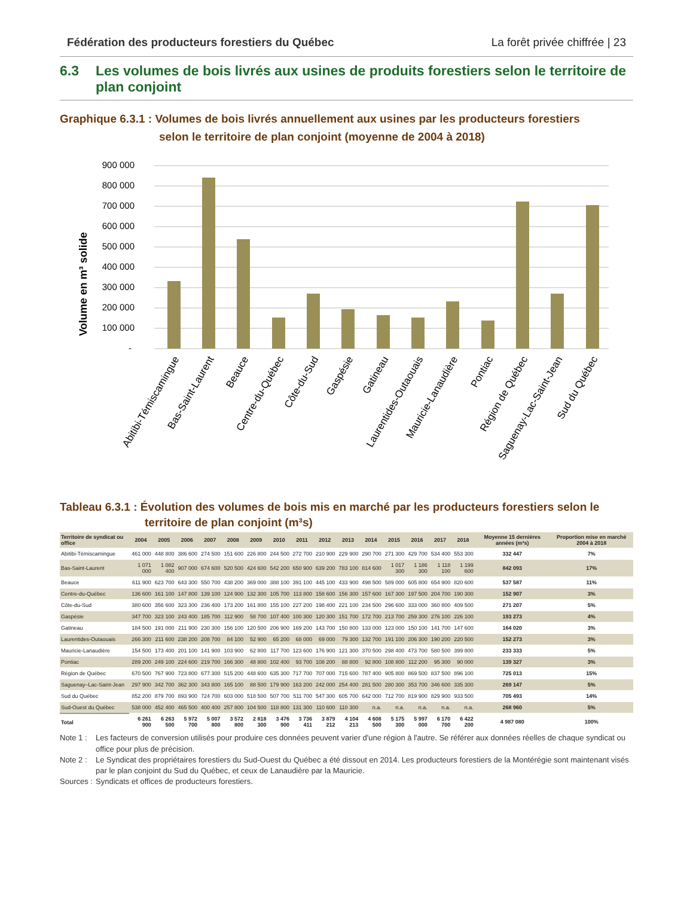Fédération des producteurs forestiers du Québec La forêt privée chiffrée | 23
6.3 Les volumes de bois livrés aux usines de produits forestiers selon le territoire de plan conjoint
Graphique 6.3.1 : Volumes de bois livrés annuellement aux usines par les producteurs forestiers
selon le territoire de plan conjoint (moyenne de 2004 à 2018)
Volume en m³ solide
900 000
800 000
700 000
600 000
500 000
400 000
300 000
200 000
100 000
-
Abitibi-Témiscamingue
Bas-Saint-Laurent
Beauce
Centre-du-Québec
Côte-du-Sud
Gaspésie
Gatineau
Laurentides-Outaouais
Mauricie-Lanaudière
Pontiac
Région de Québec
Saguenay-Lac-Saint-Jean
Sud du Québec
Tableau 6.3.1 : Évolution des volumes de bois mis en marché par les producteurs forestiers selon le
territoire de plan conjoint (m³s)
| Territoire de syndicat ou office | 2004 | 2005 | 2006 | 2007 | 2008 | 2009 | 2010 | 2011 | 2012 | 2013 | 2014 | 2015 | 2016 | 2017 | 2018 | Moyenne 15 dernières années (m³s) | Proportion mise en marché 2004 à 2018 |
| --- | --- | --- | --- | --- | --- | --- | --- | --- | --- | --- | --- | --- | --- | --- | --- | --- | --- |
| Abitibi-Témiscamingue | 461 000 | 448 800 | 386 600 | 274 500 | 151 600 | 226 800 | 244 500 | 272 700 | 210 900 | 229 900 | 290 700 | 271 300 | 429 700 | 534 400 | 553 300 | 332 447 | 7% |
| Bas-Saint-Laurent | 1 071 000 | 1 082 400 | 907 000 | 674 600 | 520 500 | 424 600 | 542 200 | 650 900 | 639 200 | 783 100 | 814 600 | 1 017 300 | 1 186 300 | 1 118 100 | 1 199 600 | 842 093 | 17% |
| Beauce | 611 900 | 623 700 | 643 300 | 550 700 | 438 200 | 369 000 | 388 100 | 391 100 | 445 100 | 433 900 | 498 500 | 589 000 | 605 800 | 654 900 | 820 600 | 537 587 | 11% |
| Centre-du-Québec | 136 600 | 161 100 | 147 800 | 139 100 | 124 900 | 132 300 | 105 700 | 113 800 | 158 600 | 156 300 | 157 600 | 167 300 | 197 500 | 204 700 | 190 300 | 152 907 | 3% |
| Côte-du-Sud | 380 600 | 356 600 | 323 300 | 236 400 | 173 200 | 161 800 | 155 100 | 227 200 | 198 400 | 221 100 | 234 500 | 296 600 | 333 000 | 360 800 | 409 500 | 271 207 | 5% |
| Gaspésie | 347 700 | 323 100 | 243 400 | 185 700 | 112 900 | 58 700 | 107 400 | 100 300 | 120 300 | 151 700 | 172 700 | 213 700 | 259 300 | 276 100 | 226 100 | 193 273 | 4% |
| Gatineau | 184 500 | 191 000 | 211 900 | 230 300 | 156 100 | 120 500 | 206 900 | 169 200 | 143 700 | 150 800 | 133 000 | 123 000 | 150 100 | 141 700 | 147 600 | 164 020 | 3% |
| Laurentides-Outaouais | 266 300 | 211 600 | 238 200 | 208 700 | 84 100 | 52 900 | 65 200 | 68 000 | 69 000 | 79 300 | 132 700 | 191 100 | 206 300 | 190 200 | 220 500 | 152 273 | 3% |
| Mauricie-Lanaudière | 154 500 | 173 400 | 201 100 | 141 900 | 103 900 | 62 800 | 117 700 | 123 600 | 176 900 | 121 300 | 370 500 | 298 400 | 473 700 | 580 500 | 399 800 | 233 333 | 5% |
| Pontiac | 289 200 | 249 100 | 224 600 | 219 700 | 166 300 | 48 800 | 102 400 | 93 700 | 108 200 | 88 800 | 92 800 | 108 800 | 112 200 | 95 300 | 90 000 | 139 327 | 3% |
| Région de Québec | 670 500 | 767 900 | 723 800 | 677 300 | 515 200 | 448 600 | 635 300 | 717 700 | 707 000 | 715 600 | 787 400 | 905 800 | 869 500 | 837 500 | 896 100 | 725 013 | 15% |
| Saguenay–Lac-Saint-Jean | 297 900 | 342 700 | 362 300 | 343 800 | 165 100 | 88 500 | 179 900 | 163 200 | 242 000 | 254 400 | 281 500 | 280 300 | 353 700 | 346 600 | 335 300 | 269 147 | 5% |
| Sud du Québec | 852 200 | 879 700 | 893 900 | 724 700 | 603 000 | 518 500 | 507 700 | 511 700 | 547 300 | 605 700 | 642 000 | 712 700 | 819 900 | 829 900 | 933 500 | 705 493 | 14% |
| Sud-Ouest du Québec | 538 000 | 452 400 | 465 500 | 400 400 | 257 800 | 104 500 | 118 800 | 131 300 | 110 600 | 110 300 | n.a. | n.a. | n.a. | n.a. | n.a. | 268 960 | 5% |
| Total | 6 261 900 | 6 263 500 | 5 972 700 | 5 007 800 | 3 572 800 | 2 818 300 | 3 476 900 | 3 736 411 | 3 879 212 | 4 104 213 | 4 608 500 | 5 175 300 | 5 997 000 | 6 170 700 | 6 422 200 | 4 987 080 | 100% |
Note 1 :
Les facteurs de conversion utilisés pour produire ces données peuvent varier d'une région à l'autre. Se référer aux données réelles de chaque syndicat ou office pour plus de précision.
Note 2 :
Le Syndicat des propriétaires forestiers du Sud-Ouest du Québec a été dissout en 2014. Les producteurs forestiers de la Montérégie sont maintenant visés par le plan conjoint du Sud du Québec, et ceux de Lanaudière par la Mauricie.
Sources :
Syndicats et offices de producteurs forestiers.